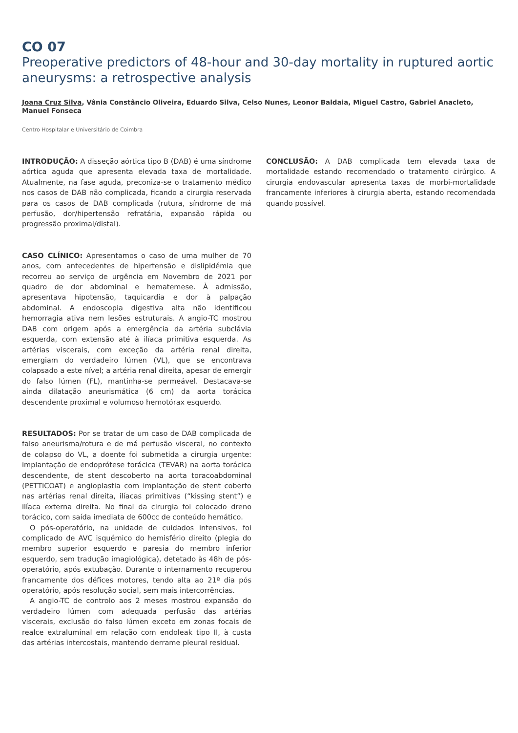CO 07
Preoperative predictors of 48-hour and 30-day mortality in ruptured aortic aneurysms: a retrospective analysis
Joana Cruz Silva, Vânia Constâncio Oliveira, Eduardo Silva, Celso Nunes, Leonor Baldaia, Miguel Castro, Gabriel Anacleto, Manuel Fonseca
Centro Hospitalar e Universitário de Coimbra
INTRODUÇÃO: A disseção aórtica tipo B (DAB) é uma síndrome aórtica aguda que apresenta elevada taxa de mortalidade. Atualmente, na fase aguda, preconiza-se o tratamento médico nos casos de DAB não complicada, ficando a cirurgia reservada para os casos de DAB complicada (rutura, síndrome de má perfusão, dor/hipertensão refratária, expansão rápida ou progressão proximal/distal).
CASO CLÍNICO: Apresentamos o caso de uma mulher de 70 anos, com antecedentes de hipertensão e dislipidémia que recorreu ao serviço de urgência em Novembro de 2021 por quadro de dor abdominal e hematemese. À admissão, apresentava hipotensão, taquicardia e dor à palpação abdominal. A endoscopia digestiva alta não identificou hemorragia ativa nem lesões estruturais. A angio-TC mostrou DAB com origem após a emergência da artéria subclávia esquerda, com extensão até à ilíaca primitiva esquerda. As artérias viscerais, com exceção da artéria renal direita, emergiam do verdadeiro lúmen (VL), que se encontrava colapsado a este nível; a artéria renal direita, apesar de emergir do falso lúmen (FL), mantinha-se permeável. Destacava-se ainda dilatação aneurismática (6 cm) da aorta torácica descendente proximal e volumoso hemotórax esquerdo.
RESULTADOS: Por se tratar de um caso de DAB complicada de falso aneurisma/rotura e de má perfusão visceral, no contexto de colapso do VL, a doente foi submetida a cirurgia urgente: implantação de endoprótese torácica (TEVAR) na aorta torácica descendente, de stent descoberto na aorta toracoabdominal (PETTICOAT) e angioplastia com implantação de stent coberto nas artérias renal direita, ilíacas primitivas (“kissing stent”) e ilíaca externa direita. No final da cirurgia foi colocado dreno torácico, com saída imediata de 600cc de conteúdo hemático.
O pós-operatório, na unidade de cuidados intensivos, foi complicado de AVC isquémico do hemisfério direito (plegia do membro superior esquerdo e paresia do membro inferior esquerdo, sem tradução imagiológica), detetado às 48h de pós-operatório, após extubação. Durante o internamento recuperou francamente dos défices motores, tendo alta ao 21º dia pós operatório, após resolução social, sem mais intercorrências.
A angio-TC de controlo aos 2 meses mostrou expansão do verdadeiro lúmen com adequada perfusão das artérias viscerais, exclusão do falso lúmen exceto em zonas focais de realce extraluminal em relação com endoleak tipo II, à custa das artérias intercostais, mantendo derrame pleural residual.
CONCLUSÃO: A DAB complicada tem elevada taxa de mortalidade estando recomendado o tratamento cirúrgico. A cirurgia endovascular apresenta taxas de morbi-mortalidade francamente inferiores à cirurgia aberta, estando recomendada quando possível.